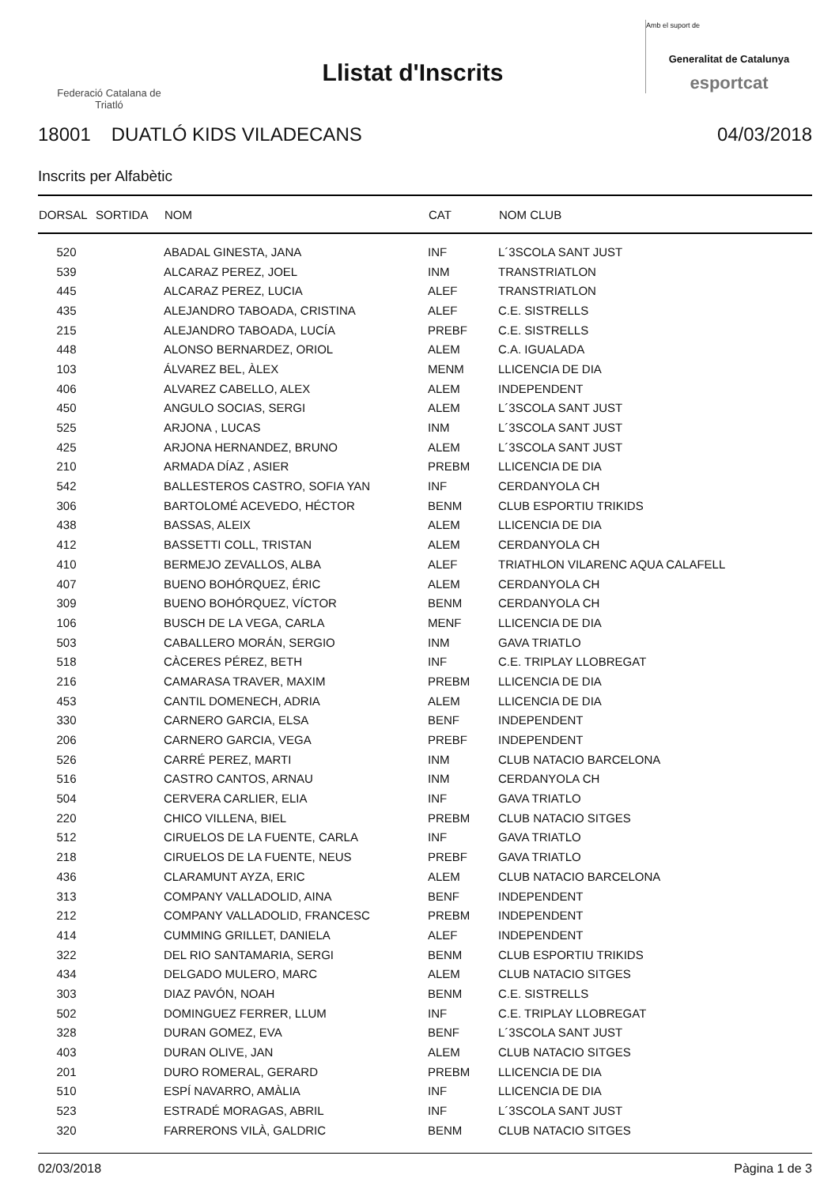Federació Catalana de
Triatló
Llistat d'Inscrits
Amb el suport de
Generalitat de Catalunya
esportcat
18001 DUATLÓ KIDS VILADECANS 04/03/2018
Inscrits per Alfabètic
| DORSAL | SORTIDA | NOM | CAT | NOM CLUB |
| --- | --- | --- | --- | --- |
| 520 | | ABADAL GINESTA, JANA | INF | L´3SCOLA SANT JUST |
| 539 | | ALCARAZ PEREZ, JOEL | INM | TRANSTRIATLON |
| 445 | | ALCARAZ PEREZ, LUCIA | ALEF | TRANSTRIATLON |
| 435 | | ALEJANDRO TABOADA, CRISTINA | ALEF | C.E. SISTRELLS |
| 215 | | ALEJANDRO TABOADA, LUCÍA | PREBF | C.E. SISTRELLS |
| 448 | | ALONSO BERNARDEZ, ORIOL | ALEM | C.A. IGUALADA |
| 103 | | ÁLVAREZ BEL, ÀLEX | MENM | LLICENCIA DE DIA |
| 406 | | ALVAREZ CABELLO, ALEX | ALEM | INDEPENDENT |
| 450 | | ANGULO SOCIAS, SERGI | ALEM | L´3SCOLA SANT JUST |
| 525 | | ARJONA , LUCAS | INM | L´3SCOLA SANT JUST |
| 425 | | ARJONA HERNANDEZ, BRUNO | ALEM | L´3SCOLA SANT JUST |
| 210 | | ARMADA DÍAZ , ASIER | PREBM | LLICENCIA DE DIA |
| 542 | | BALLESTEROS CASTRO, SOFIA YAN | INF | CERDANYOLA CH |
| 306 | | BARTOLOMÉ ACEVEDO, HÉCTOR | BENM | CLUB ESPORTIU TRIKIDS |
| 438 | | BASSAS, ALEIX | ALEM | LLICENCIA DE DIA |
| 412 | | BASSETTI COLL, TRISTAN | ALEM | CERDANYOLA CH |
| 410 | | BERMEJO ZEVALLOS, ALBA | ALEF | TRIATHLON VILARENC AQUA CALAFELL |
| 407 | | BUENO BOHÓRQUEZ, ÉRIC | ALEM | CERDANYOLA CH |
| 309 | | BUENO BOHÓRQUEZ, VÍCTOR | BENM | CERDANYOLA CH |
| 106 | | BUSCH DE LA VEGA, CARLA | MENF | LLICENCIA DE DIA |
| 503 | | CABALLERO MORÁN, SERGIO | INM | GAVA TRIATLO |
| 518 | | CÀCERES PÉREZ, BETH | INF | C.E. TRIPLAY LLOBREGAT |
| 216 | | CAMARASA TRAVER, MAXIM | PREBM | LLICENCIA DE DIA |
| 453 | | CANTIL DOMENECH, ADRIA | ALEM | LLICENCIA DE DIA |
| 330 | | CARNERO GARCIA, ELSA | BENF | INDEPENDENT |
| 206 | | CARNERO GARCIA, VEGA | PREBF | INDEPENDENT |
| 526 | | CARRÉ PEREZ, MARTI | INM | CLUB NATACIO BARCELONA |
| 516 | | CASTRO CANTOS, ARNAU | INM | CERDANYOLA CH |
| 504 | | CERVERA CARLIER, ELIA | INF | GAVA TRIATLO |
| 220 | | CHICO VILLENA, BIEL | PREBM | CLUB NATACIO SITGES |
| 512 | | CIRUELOS DE LA FUENTE, CARLA | INF | GAVA TRIATLO |
| 218 | | CIRUELOS DE LA FUENTE, NEUS | PREBF | GAVA TRIATLO |
| 436 | | CLARAMUNT AYZA, ERIC | ALEM | CLUB NATACIO BARCELONA |
| 313 | | COMPANY VALLADOLID, AINA | BENF | INDEPENDENT |
| 212 | | COMPANY VALLADOLID, FRANCESC | PREBM | INDEPENDENT |
| 414 | | CUMMING GRILLET, DANIELA | ALEF | INDEPENDENT |
| 322 | | DEL RIO SANTAMARIA, SERGI | BENM | CLUB ESPORTIU TRIKIDS |
| 434 | | DELGADO MULERO, MARC | ALEM | CLUB NATACIO SITGES |
| 303 | | DIAZ PAVÓN, NOAH | BENM | C.E. SISTRELLS |
| 502 | | DOMINGUEZ FERRER, LLUM | INF | C.E. TRIPLAY LLOBREGAT |
| 328 | | DURAN GOMEZ, EVA | BENF | L´3SCOLA SANT JUST |
| 403 | | DURAN OLIVE, JAN | ALEM | CLUB NATACIO SITGES |
| 201 | | DURO ROMERAL, GERARD | PREBM | LLICENCIA DE DIA |
| 510 | | ESPÍ NAVARRO, AMÀLIA | INF | LLICENCIA DE DIA |
| 523 | | ESTRADÉ MORAGAS, ABRIL | INF | L´3SCOLA SANT JUST |
| 320 | | FARRERONS VILÀ, GALDRIC | BENM | CLUB NATACIO SITGES |
02/03/2018 Pàgina 1 de 3